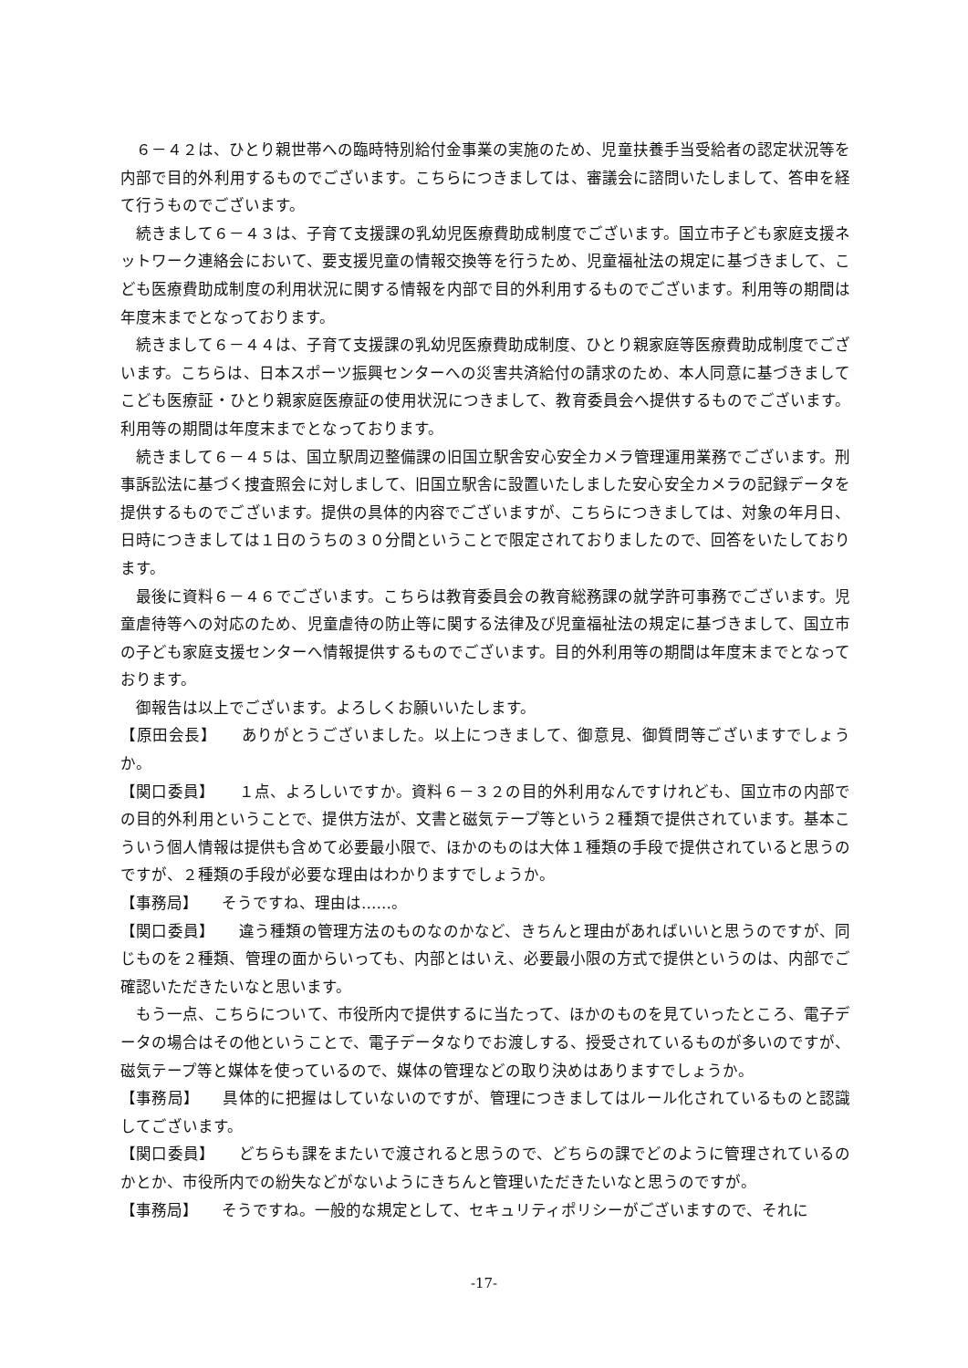６－４２は、ひとり親世帯への臨時特別給付金事業の実施のため、児童扶養手当受給者の認定状況等を内部で目的外利用するものでございます。こちらにつきましては、審議会に諮問いたしまして、答申を経て行うものでございます。
続きまして６－４３は、子育て支援課の乳幼児医療費助成制度でございます。国立市子ども家庭支援ネットワーク連絡会において、要支援児童の情報交換等を行うため、児童福祉法の規定に基づきまして、こども医療費助成制度の利用状況に関する情報を内部で目的外利用するものでございます。利用等の期間は年度末までとなっております。
続きまして６－４４は、子育て支援課の乳幼児医療費助成制度、ひとり親家庭等医療費助成制度でございます。こちらは、日本スポーツ振興センターへの災害共済給付の請求のため、本人同意に基づきましてこども医療証・ひとり親家庭医療証の使用状況につきまして、教育委員会へ提供するものでございます。利用等の期間は年度末までとなっております。
続きまして６－４５は、国立駅周辺整備課の旧国立駅舎安心安全カメラ管理運用業務でございます。刑事訴訟法に基づく捜査照会に対しまして、旧国立駅舎に設置いたしました安心安全カメラの記録データを提供するものでございます。提供の具体的内容でございますが、こちらにつきましては、対象の年月日、日時につきましては１日のうちの３０分間ということで限定されておりましたので、回答をいたしております。
最後に資料６－４６でございます。こちらは教育委員会の教育総務課の就学許可事務でございます。児童虐待等への対応のため、児童虐待の防止等に関する法律及び児童福祉法の規定に基づきまして、国立市の子ども家庭支援センターへ情報提供するものでございます。目的外利用等の期間は年度末までとなっております。
御報告は以上でございます。よろしくお願いいたします。
【原田会長】　　ありがとうございました。以上につきまして、御意見、御質問等ございますでしょうか。
【関口委員】　　１点、よろしいですか。資料６－３２の目的外利用なんですけれども、国立市の内部での目的外利用ということで、提供方法が、文書と磁気テープ等という２種類で提供されています。基本こういう個人情報は提供も含めて必要最小限で、ほかのものは大体１種類の手段で提供されていると思うのですが、２種類の手段が必要な理由はわかりますでしょうか。
【事務局】　　そうですね、理由は……。
【関口委員】　　違う種類の管理方法のものなのかなど、きちんと理由があればいいと思うのですが、同じものを２種類、管理の面からいっても、内部とはいえ、必要最小限の方式で提供というのは、内部でご確認いただきたいなと思います。
もう一点、こちらについて、市役所内で提供するに当たって、ほかのものを見ていったところ、電子データの場合はその他ということで、電子データなりでお渡しする、授受されているものが多いのですが、磁気テープ等と媒体を使っているので、媒体の管理などの取り決めはありますでしょうか。
【事務局】　　具体的に把握はしていないのですが、管理につきましてはルール化されているものと認識してございます。
【関口委員】　　どちらも課をまたいで渡されると思うので、どちらの課でどのように管理されているのかとか、市役所内での紛失などがないようにきちんと管理いただきたいなと思うのですが。
【事務局】　　そうですね。一般的な規定として、セキュリティポリシーがございますので、それに
-17-